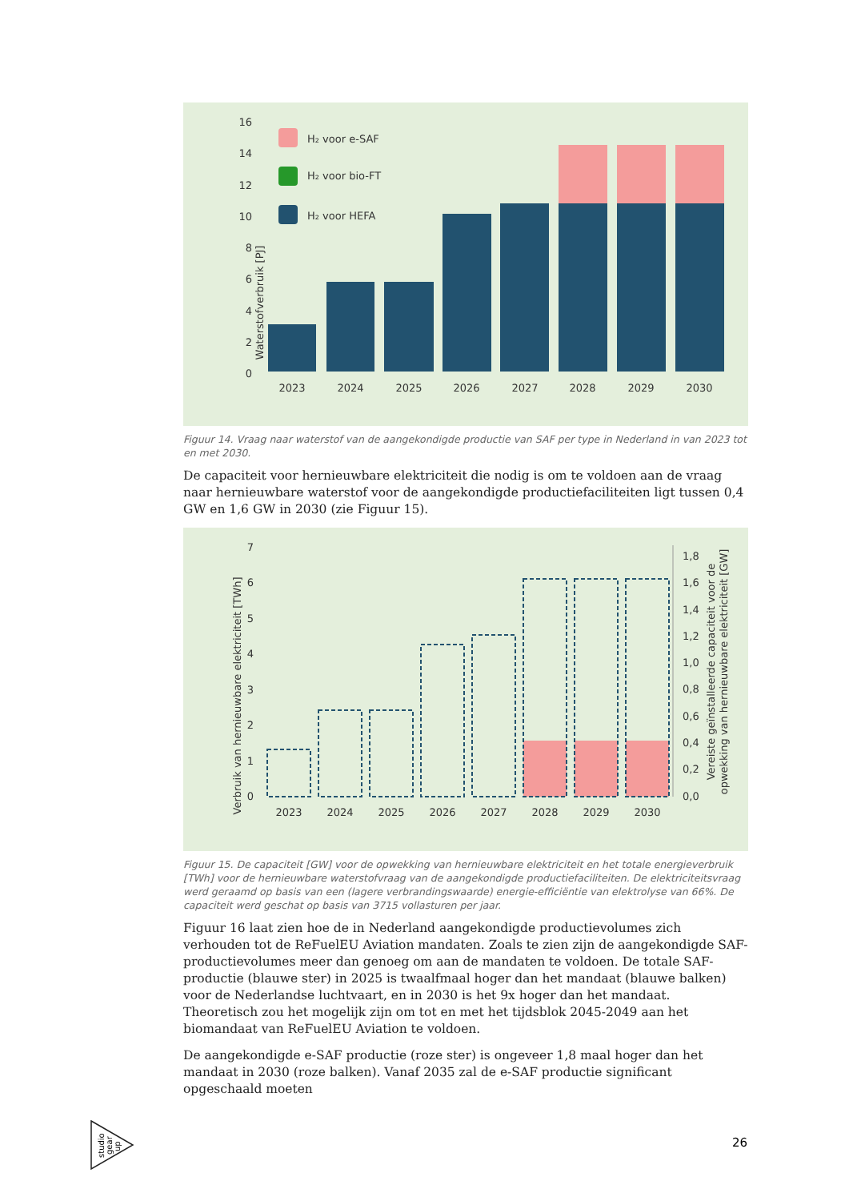Waterstofverbruik [PJ]
0
2
4
6
8
10
12
14
16
H₂ voor e-SAF
H₂ voor bio-FT
H₂ voor HEFA
2023
2024
2025
2026
2027
2028
2029
2030
Figuur 14. Vraag naar waterstof van de aangekondigde productie van SAF per type in Nederland in van 2023 tot en met 2030.
De capaciteit voor hernieuwbare elektriciteit die nodig is om te voldoen aan de vraag naar hernieuwbare waterstof voor de aangekondigde productiefaciliteiten ligt tussen 0,4 GW en 1,6 GW in 2030 (zie Figuur 15).
Verbruik van hernieuwbare elektriciteit [TWh]
0
1
2
3
4
5
6
7
0,0
0,2
0,4
0,6
0,8
1,0
1,2
1,4
1,6
1,8
Vereiste geïnstalleerde capaciteit voor de
opwekking van hernieuwbare elektriciteit [GW]
2023
2024
2025
2026
2027
2028
2029
2030
Figuur 15. De capaciteit [GW] voor de opwekking van hernieuwbare elektriciteit en het totale energieverbruik [TWh] voor de hernieuwbare waterstofvraag van de aangekondigde productiefaciliteiten. De elektriciteitsvraag werd geraamd op basis van een (lagere verbrandingswaarde) energie-efficiëntie van elektrolyse van 66%. De capaciteit werd geschat op basis van 3715 vollasturen per jaar.
Figuur 16 laat zien hoe de in Nederland aangekondigde productievolumes zich verhouden tot de ReFuelEU Aviation mandaten. Zoals te zien zijn de aangekondigde SAF-productievolumes meer dan genoeg om aan de mandaten te voldoen. De totale SAF-productie (blauwe ster) in 2025 is twaalfmaal hoger dan het mandaat (blauwe balken) voor de Nederlandse luchtvaart, en in 2030 is het 9x hoger dan het mandaat. Theoretisch zou het mogelijk zijn om tot en met het tijdsblok 2045-2049 aan het biomandaat van ReFuelEU Aviation te voldoen.
De aangekondigde e-SAF productie (roze ster) is ongeveer 1,8 maal hoger dan het mandaat in 2030 (roze balken). Vanaf 2035 zal de e-SAF productie significant opgeschaald moeten
studio
gear
up
26